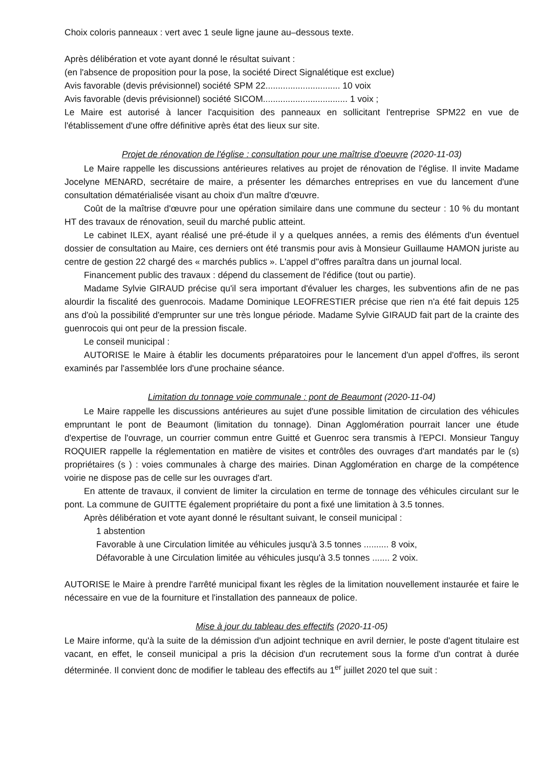Choix coloris panneaux : vert avec 1 seule ligne jaune au–dessous texte.
Après délibération et vote ayant donné le résultat suivant :
(en l'absence de proposition pour la pose, la société Direct Signalétique est exclue)
Avis favorable (devis prévisionnel) société SPM 22.............................. 10 voix
Avis favorable (devis prévisionnel) société SICOM.................................. 1 voix ;
Le Maire est autorisé à lancer l'acquisition des panneaux en sollicitant l'entreprise SPM22 en vue de l'établissement d'une offre définitive après état des lieux sur site.
Projet de rénovation de l'église : consultation pour une maîtrise d'oeuvre (2020-11-03)
Le Maire rappelle les discussions antérieures relatives au projet de rénovation de l'église. Il invite Madame Jocelyne MENARD, secrétaire de maire, a présenter les démarches entreprises en vue du lancement d'une consultation dématérialisée visant au choix d'un maître d'œuvre.
Coût de la maîtrise d'œuvre pour une opération similaire dans une commune du secteur : 10 % du montant HT des travaux de rénovation, seuil du marché public atteint.
Le cabinet ILEX, ayant réalisé une pré-étude il y a quelques années, a remis des éléments d'un éventuel dossier de consultation au Maire, ces derniers ont été transmis pour avis à Monsieur Guillaume HAMON juriste au centre de gestion 22 chargé des « marchés publics ». L'appel d''offres paraîtra dans un journal local.
Financement public des travaux : dépend du classement de l'édifice (tout ou partie).
Madame Sylvie GIRAUD précise qu'il sera important d'évaluer les charges, les subventions afin de ne pas alourdir la fiscalité des guenrocois. Madame Dominique LEOFRESTIER précise que rien n'a été fait depuis 125 ans d'où la possibilité d'emprunter sur une très longue période. Madame Sylvie GIRAUD fait part de la crainte des guenrocois qui ont peur de la pression fiscale.
Le conseil municipal :
AUTORISE le Maire à établir les documents préparatoires pour le lancement d'un appel d'offres, ils seront examinés par l'assemblée lors d'une prochaine séance.
Limitation du tonnage voie communale : pont de Beaumont (2020-11-04)
Le Maire rappelle les discussions antérieures au sujet d'une possible limitation de circulation des véhicules empruntant le pont de Beaumont (limitation du tonnage). Dinan Agglomération pourrait lancer une étude d'expertise de l'ouvrage, un courrier commun entre Guitté et Guenroc sera transmis à l'EPCI. Monsieur Tanguy ROQUIER rappelle la réglementation en matière de visites et contrôles des ouvrages d'art mandatés par le (s) propriétaires (s ) : voies communales à charge des mairies. Dinan Agglomération en charge de la compétence voirie ne dispose pas de celle sur les ouvrages d'art.
En attente de travaux, il convient de limiter la circulation en terme de tonnage des véhicules circulant sur le pont. La commune de GUITTE également propriétaire du pont a fixé une limitation à 3.5 tonnes.
Après délibération et vote ayant donné le résultant suivant, le conseil municipal :
1 abstention
Favorable à une Circulation limitée au véhicules jusqu'à 3.5 tonnes .......... 8 voix,
Défavorable à une Circulation limitée au véhicules jusqu'à 3.5 tonnes ....... 2 voix.
AUTORISE le Maire à prendre l'arrêté municipal fixant les règles de la limitation nouvellement instaurée et faire le nécessaire en vue de la fourniture et l'installation des panneaux de police.
Mise à jour du tableau des effectifs (2020-11-05)
Le Maire informe, qu'à la suite de la démission d'un adjoint technique en avril dernier, le poste d'agent titulaire est vacant, en effet, le conseil municipal a pris la décision d'un recrutement sous la forme d'un contrat à durée déterminée. Il convient donc de modifier le tableau des effectifs au 1<sup>er</sup> juillet 2020 tel que suit :